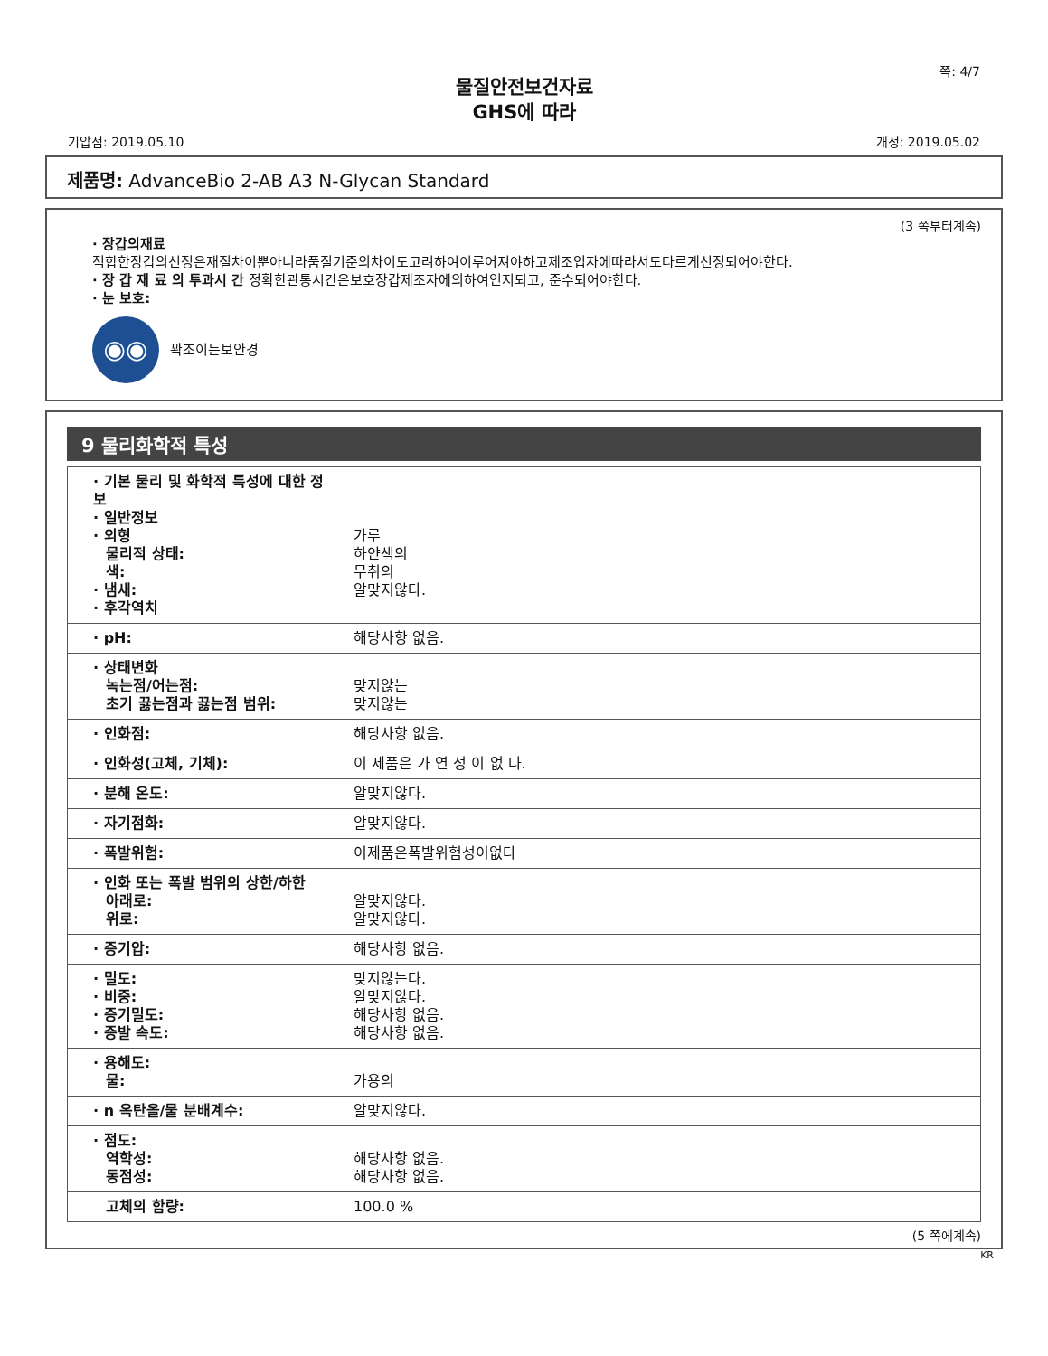쪽: 4/7
물질안전보건자료
GHS에 따라
기압점: 2019.05.10 개정: 2019.05.02
제품명: AdvanceBio 2-AB A3 N-Glycan Standard
(3 쪽부터계속)
· 장갑의재료
적합한장갑의선정은재질차이뿐아니라품질기준의차이도고려하여이루어져야하고제조업자에따라서도다르게선정되어야한다.
· 장 갑 재 료 의 투과시 간 정확한관통시간은보호장갑제조자에의하여인지되고, 준수되어야한다.
· 눈 보호:
◉◉
꽉조이는보안경
9 물리화학적 특성
| · 기본 물리 및 화학적 특성에 대한 정보 · 일반정보 · 외형 물리적 상태: 색: · 냄새: · 후각역치 | 가루 하얀색의 무취의 알맞지않다. |
| · pH: | 해당사항 없음. |
| · 상태변화 녹는점/어는점: 초기 끓는점과 끓는점 범위: | 맞지않는 맞지않는 |
| · 인화점: | 해당사항 없음. |
| · 인화성(고체, 기체): | 이 제품은 가 연 성 이 없 다. |
| · 분해 온도: | 알맞지않다. |
| · 자기점화: | 알맞지않다. |
| · 폭발위험: | 이제품은폭발위험성이없다 |
| · 인화 또는 폭발 범위의 상한/하한 아래로: 위로: | 알맞지않다. 알맞지않다. |
| · 증기압: | 해당사항 없음. |
| · 밀도: · 비중: · 증기밀도: · 증발 속도: | 맞지않는다. 알맞지않다. 해당사항 없음. 해당사항 없음. |
| · 용해도: 물: | 가용의 |
| · n 옥탄올/물 분배계수: | 알맞지않다. |
| · 점도: 역학성: 동점성: | 해당사항 없음. 해당사항 없음. |
| 고체의 함량: | 100.0 % |
(5 쪽에계속)
KR